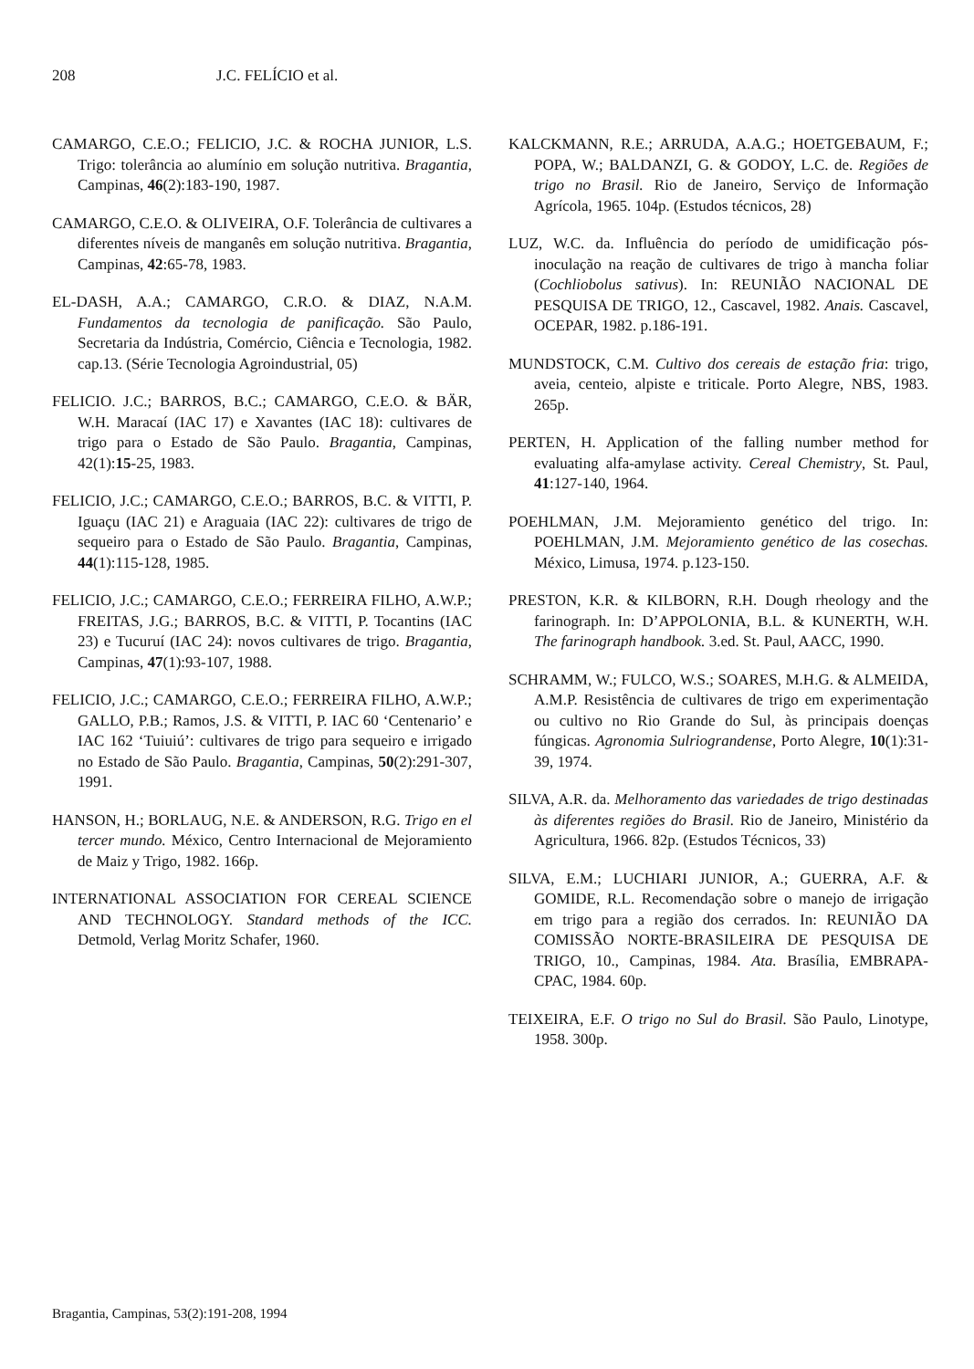208 J.C. FELÍCIO et al.
CAMARGO, C.E.O.; FELICIO, J.C. & ROCHA JUNIOR, L.S. Trigo: tolerância ao alumínio em solução nutritiva. Bragantia, Campinas, 46(2):183-190, 1987.
CAMARGO, C.E.O. & OLIVEIRA, O.F. Tolerância de cultivares a diferentes níveis de manganês em solução nutritiva. Bragantia, Campinas, 42:65-78, 1983.
EL-DASH, A.A.; CAMARGO, C.R.O. & DIAZ, N.A.M. Fundamentos da tecnologia de panificação. São Paulo, Secretaria da Indústria, Comércio, Ciência e Tecnologia, 1982. cap.13. (Série Tecnologia Agroindustrial, 05)
FELICIO. J.C.; BARROS, B.C.; CAMARGO, C.E.O. & BÄR, W.H. Maracaí (IAC 17) e Xavantes (IAC 18): cultivares de trigo para o Estado de São Paulo. Bragantia, Campinas, 42(1):15-25, 1983.
FELICIO, J.C.; CAMARGO, C.E.O.; BARROS, B.C. & VITTI, P. Iguaçu (IAC 21) e Araguaia (IAC 22): cultivares de trigo de sequeiro para o Estado de São Paulo. Bragantia, Campinas, 44(1):115-128, 1985.
FELICIO, J.C.; CAMARGO, C.E.O.; FERREIRA FILHO, A.W.P.; FREITAS, J.G.; BARROS, B.C. & VITTI, P. Tocantins (IAC 23) e Tucuruí (IAC 24): novos cultivares de trigo. Bragantia, Campinas, 47(1):93-107, 1988.
FELICIO, J.C.; CAMARGO, C.E.O.; FERREIRA FILHO, A.W.P.; GALLO, P.B.; Ramos, J.S. & VITTI, P. IAC 60 ‘Centenario’ e IAC 162 ‘Tuiuiú’: cultivares de trigo para sequeiro e irrigado no Estado de São Paulo. Bragantia, Campinas, 50(2):291-307, 1991.
HANSON, H.; BORLAUG, N.E. & ANDERSON, R.G. Trigo en el tercer mundo. México, Centro Internacional de Mejoramiento de Maiz y Trigo, 1982. 166p.
INTERNATIONAL ASSOCIATION FOR CEREAL SCIENCE AND TECHNOLOGY. Standard methods of the ICC. Detmold, Verlag Moritz Schafer, 1960.
KALCKMANN, R.E.; ARRUDA, A.A.G.; HOETGEBAUM, F.; POPA, W.; BALDANZI, G. & GODOY, L.C. de. Regiões de trigo no Brasil. Rio de Janeiro, Serviço de Informação Agrícola, 1965. 104p. (Estudos técnicos, 28)
LUZ, W.C. da. Influência do período de umidificação pós-inoculação na reação de cultivares de trigo à mancha foliar (Cochliobolus sativus). In: REUNIÃO NACIONAL DE PESQUISA DE TRIGO, 12., Cascavel, 1982. Anais. Cascavel, OCEPAR, 1982. p.186-191.
MUNDSTOCK, C.M. Cultivo dos cereais de estação fria: trigo, aveia, centeio, alpiste e triticale. Porto Alegre, NBS, 1983. 265p.
PERTEN, H. Application of the falling number method for evaluating alfa-amylase activity. Cereal Chemistry, St. Paul, 41:127-140, 1964.
POEHLMAN, J.M. Mejoramiento genético del trigo. In: POEHLMAN, J.M. Mejoramiento genético de las cosechas. México, Limusa, 1974. p.123-150.
PRESTON, K.R. & KILBORN, R.H. Dough rheology and the farinograph. In: D’APPOLONIA, B.L. & KUNERTH, W.H. The farinograph handbook. 3.ed. St. Paul, AACC, 1990.
SCHRAMM, W.; FULCO, W.S.; SOARES, M.H.G. & ALMEIDA, A.M.P. Resistência de cultivares de trigo em experimentação ou cultivo no Rio Grande do Sul, às principais doenças fúngicas. Agronomia Sulriograndense, Porto Alegre, 10(1):31-39, 1974.
SILVA, A.R. da. Melhoramento das variedades de trigo destinadas às diferentes regiões do Brasil. Rio de Janeiro, Ministério da Agricultura, 1966. 82p. (Estudos Técnicos, 33)
SILVA, E.M.; LUCHIARI JUNIOR, A.; GUERRA, A.F. & GOMIDE, R.L. Recomendação sobre o manejo de irrigação em trigo para a região dos cerrados. In: REUNIÃO DA COMISSÃO NORTE-BRASILEIRA DE PESQUISA DE TRIGO, 10., Campinas, 1984. Ata. Brasília, EMBRAPA-CPAC, 1984. 60p.
TEIXEIRA, E.F. O trigo no Sul do Brasil. São Paulo, Linotype, 1958. 300p.
Bragantia, Campinas, 53(2):191-208, 1994